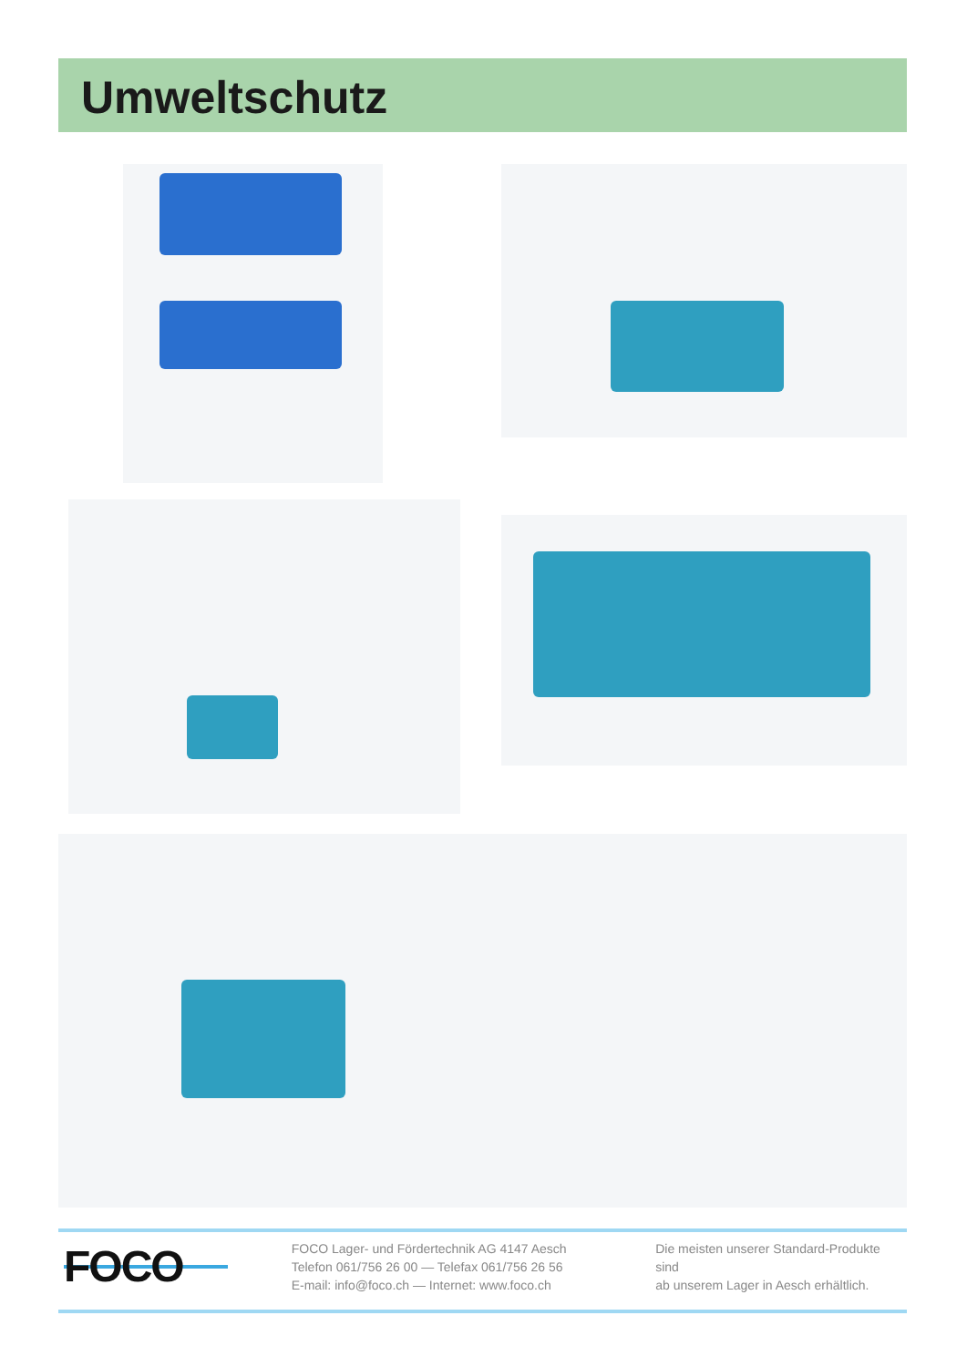Umweltschutz
FOCO
FOCO Lager- und Fördertechnik AG 4147 Aesch
Telefon 061/756 26 00 — Telefax 061/756 26 56
E-mail: info@foco.ch — Internet: www.foco.ch
Die meisten unserer Standard-Produkte sind
ab unserem Lager in Aesch erhältlich.